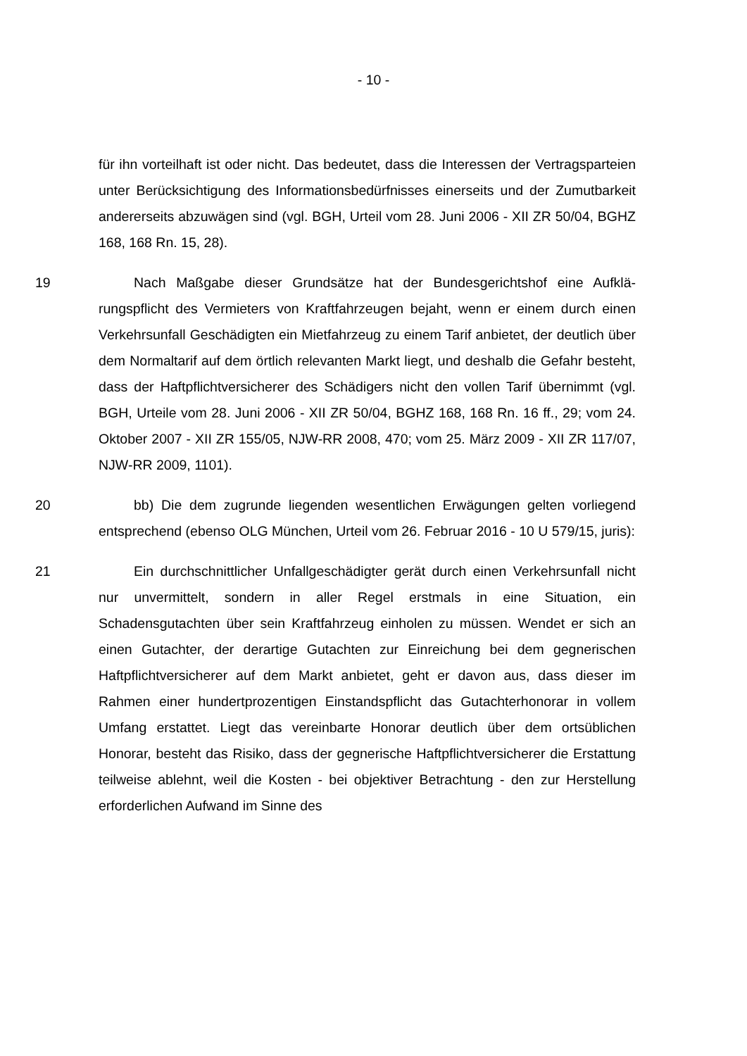- 10 -
für ihn vorteilhaft ist oder nicht. Das bedeutet, dass die Interessen der Vertrags­parteien unter Berücksichtigung des Informationsbedürfnisses einerseits und der Zumutbarkeit andererseits abzuwägen sind (vgl. BGH, Urteil vom 28. Juni 2006 - XII ZR 50/04, BGHZ 168, 168 Rn. 15, 28).
19 Nach Maßgabe dieser Grundsätze hat der Bundesgerichtshof eine Aufklä­rungspflicht des Vermieters von Kraftfahrzeugen bejaht, wenn er einem durch einen Verkehrsunfall Geschädigten ein Mietfahrzeug zu einem Tarif anbietet, der deutlich über dem Normaltarif auf dem örtlich relevanten Markt liegt, und deshalb die Gefahr besteht, dass der Haftpflichtversicherer des Schädigers nicht den vollen Tarif übernimmt (vgl. BGH, Urteile vom 28. Juni 2006 - XII ZR 50/04, BGHZ 168, 168 Rn. 16 ff., 29; vom 24. Oktober 2007 - XII ZR 155/05, NJW-RR 2008, 470; vom 25. März 2009 - XII ZR 117/07, NJW-RR 2009, 1101).
20 bb) Die dem zugrunde liegenden wesentlichen Erwägungen gelten vorlie­gend entsprechend (ebenso OLG München, Urteil vom 26. Februar 2016 - 10 U 579/15, juris):
21 Ein durchschnittlicher Unfallgeschädigter gerät durch einen Verkehrsunfall nicht nur unvermittelt, sondern in aller Regel erstmals in eine Situation, ein Schadensgutachten über sein Kraftfahrzeug einholen zu müssen. Wendet er sich an einen Gutachter, der derartige Gutachten zur Einreichung bei dem geg­nerischen Haftpflichtversicherer auf dem Markt anbietet, geht er davon aus, dass dieser im Rahmen einer hundertprozentigen Einstandspflicht das Gutacht­erhonorar in vollem Umfang erstattet. Liegt das vereinbarte Honorar deutlich über dem ortsüblichen Honorar, besteht das Risiko, dass der gegnerische Haft­pflichtversicherer die Erstattung teilweise ablehnt, weil die Kosten - bei objekti­ver Betrachtung - den zur Herstellung erforderlichen Aufwand im Sinne des